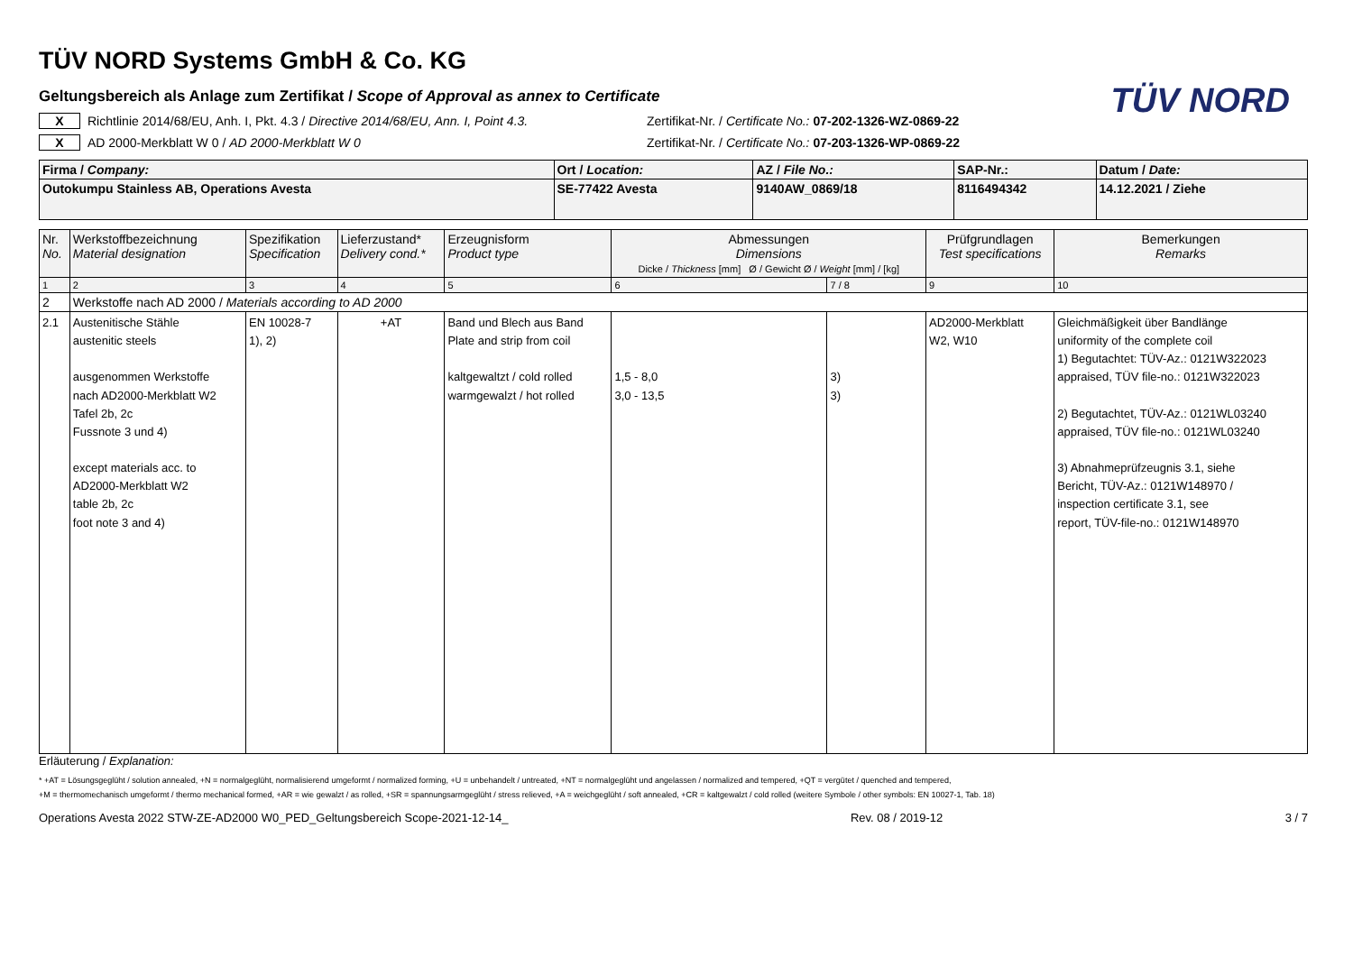TÜV NORD
TÜV NORD Systems GmbH & Co. KG
Geltungsbereich als Anlage zum Zertifikat / Scope of Approval as annex to Certificate
X Richtlinie 2014/68/EU, Anh. I, Pkt. 4.3 / Directive 2014/68/EU, Ann. I, Point 4.3. Zertifikat-Nr. / Certificate No.: 07-202-1326-WZ-0869-22
X AD 2000-Merkblatt W 0 / AD 2000-Merkblatt W 0 Zertifikat-Nr. / Certificate No.: 07-203-1326-WP-0869-22
| Firma / Company: | Ort / Location: | AZ / File No.: | SAP-Nr.: | Datum / Date: |
| Outokumpu Stainless AB, Operations Avesta | SE-77422 Avesta | 9140AW_0869/18 | 8116494342 | 14.12.2021 / Ziehe |
| Nr. No. | Werkstoffbezeichnung Material designation | Spezifikation Specification | Lieferzustand* Delivery cond.* | Erzeugnisform Product type | Abmessungen Dimensions Dicke / Thickness [mm] Ø / Gewicht Ø / Weight [mm] / [kg] | | Prüfgrundlagen Test specifications | Bemerkungen Remarks |
| --- | --- | --- | --- | --- | --- | --- | --- | --- |
| 1 | 2 | 3 | 4 | 5 | 6 | 7 / 8 | 9 | 10 |
| 2 | Werkstoffe nach AD 2000 / Materials according to AD 2000 | | | | | | | |
| 2.1 | Austenitische Stähle austenitic steels ausgenommen Werkstoffe nach AD2000-Merkblatt W2 Tafel 2b, 2c Fussnote 3 und 4) except materials acc. to AD2000-Merkblatt W2 table 2b, 2c foot note 3 and 4) | EN 10028-7 1), 2) | +AT | Band und Blech aus Band Plate and strip from coil kaltgewaltzt / cold rolled warmgewalzt / hot rolled | 1,5 - 8,0 3,0 - 13,5 | 3) 3) | AD2000-Merkblatt W2, W10 | Gleichmäßigkeit über Bandlänge uniformity of the complete coil 1) Begutachtet: TÜV-Az.: 0121W322023 appraised, TÜV file-no.: 0121W322023 2) Begutachtet, TÜV-Az.: 0121WL03240 appraised, TÜV file-no.: 0121WL03240 3) Abnahmeprüfzeugnis 3.1, siehe Bericht, TÜV-Az.: 0121W148970 / inspection certificate 3.1, see report, TÜV-file-no.: 0121W148970 |
Erläuterung / Explanation:
* +AT = Lösungsgeglüht / solution annealed, +N = normalgeglüht, normalisierend umgeformt / normalized forming, +U = unbehandelt / untreated, +NT = normalgeglüht und angelassen / normalized and tempered, +QT = vergütet / quenched and tempered,
+M = thermomechanisch umgeformt / thermo mechanical formed, +AR = wie gewalzt / as rolled, +SR = spannungsarmgeglüht / stress relieved, +A = weichgeglüht / soft annealed, +CR = kaltgewalzt / cold rolled (weitere Symbole / other symbols: EN 10027-1, Tab. 18)
Operations Avesta 2022 STW-ZE-AD2000 W0_PED_Geltungsbereich Scope-2021-12-14_ Rev. 08 / 2019-12 3 / 7